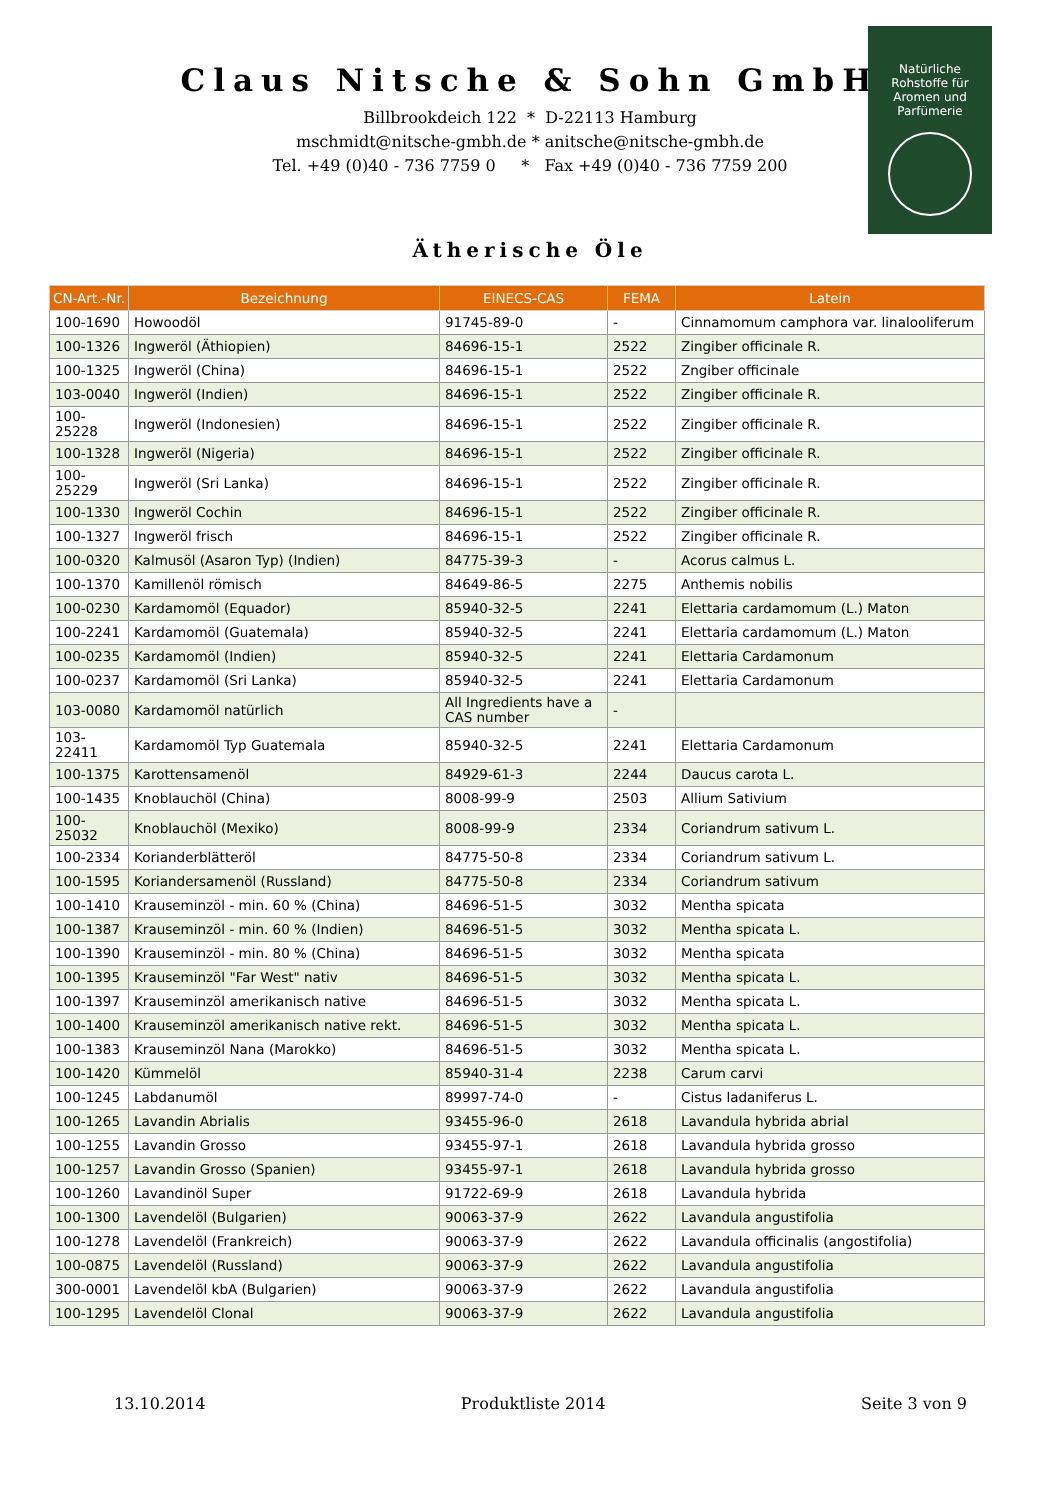Claus Nitsche & Sohn GmbH
Billbrookdeich 122 * D-22113 Hamburg
mschmidt@nitsche-gmbh.de * anitsche@nitsche-gmbh.de
Tel. +49 (0)40 - 736 7759 0 * Fax +49 (0)40 - 736 7759 200
Natürliche
Rohstoffe für
Aromen und
Parfümerie
Ätherische Öle
| CN-Art.-Nr. | Bezeichnung | EINECS-CAS | FEMA | Latein |
| --- | --- | --- | --- | --- |
| 100-1690 | Howoodöl | 91745-89-0 | - | Cinnamomum camphora var. linalooliferum |
| 100-1326 | Ingweröl (Äthiopien) | 84696-15-1 | 2522 | Zingiber officinale R. |
| 100-1325 | Ingweröl (China) | 84696-15-1 | 2522 | Zngiber officinale |
| 103-0040 | Ingweröl (Indien) | 84696-15-1 | 2522 | Zingiber officinale R. |
| 100-25228 | Ingweröl (Indonesien) | 84696-15-1 | 2522 | Zingiber officinale R. |
| 100-1328 | Ingweröl (Nigeria) | 84696-15-1 | 2522 | Zingiber officinale R. |
| 100-25229 | Ingweröl (Sri Lanka) | 84696-15-1 | 2522 | Zingiber officinale R. |
| 100-1330 | Ingweröl Cochin | 84696-15-1 | 2522 | Zingiber officinale R. |
| 100-1327 | Ingweröl frisch | 84696-15-1 | 2522 | Zingiber officinale R. |
| 100-0320 | Kalmusöl (Asaron Typ) (Indien) | 84775-39-3 | - | Acorus calmus L. |
| 100-1370 | Kamillenöl römisch | 84649-86-5 | 2275 | Anthemis nobilis |
| 100-0230 | Kardamomöl (Equador) | 85940-32-5 | 2241 | Elettaria cardamomum (L.) Maton |
| 100-2241 | Kardamomöl (Guatemala) | 85940-32-5 | 2241 | Elettaria cardamomum (L.) Maton |
| 100-0235 | Kardamomöl (Indien) | 85940-32-5 | 2241 | Elettaria Cardamonum |
| 100-0237 | Kardamomöl (Sri Lanka) | 85940-32-5 | 2241 | Elettaria Cardamonum |
| 103-0080 | Kardamomöl natürlich | All Ingredients have a CAS number | - | |
| 103-22411 | Kardamomöl Typ Guatemala | 85940-32-5 | 2241 | Elettaria Cardamonum |
| 100-1375 | Karottensamenöl | 84929-61-3 | 2244 | Daucus carota L. |
| 100-1435 | Knoblauchöl (China) | 8008-99-9 | 2503 | Allium Sativium |
| 100-25032 | Knoblauchöl (Mexiko) | 8008-99-9 | 2334 | Coriandrum sativum L. |
| 100-2334 | Korianderblätteröl | 84775-50-8 | 2334 | Coriandrum sativum L. |
| 100-1595 | Koriandersamenöl (Russland) | 84775-50-8 | 2334 | Coriandrum sativum |
| 100-1410 | Krauseminzöl - min. 60 % (China) | 84696-51-5 | 3032 | Mentha spicata |
| 100-1387 | Krauseminzöl - min. 60 % (Indien) | 84696-51-5 | 3032 | Mentha spicata L. |
| 100-1390 | Krauseminzöl - min. 80 % (China) | 84696-51-5 | 3032 | Mentha spicata |
| 100-1395 | Krauseminzöl "Far West" nativ | 84696-51-5 | 3032 | Mentha spicata L. |
| 100-1397 | Krauseminzöl amerikanisch native | 84696-51-5 | 3032 | Mentha spicata L. |
| 100-1400 | Krauseminzöl amerikanisch native rekt. | 84696-51-5 | 3032 | Mentha spicata L. |
| 100-1383 | Krauseminzöl Nana (Marokko) | 84696-51-5 | 3032 | Mentha spicata L. |
| 100-1420 | Kümmelöl | 85940-31-4 | 2238 | Carum carvi |
| 100-1245 | Labdanumöl | 89997-74-0 | - | Cistus ladaniferus L. |
| 100-1265 | Lavandin Abrialis | 93455-96-0 | 2618 | Lavandula hybrida abrial |
| 100-1255 | Lavandin Grosso | 93455-97-1 | 2618 | Lavandula hybrida grosso |
| 100-1257 | Lavandin Grosso (Spanien) | 93455-97-1 | 2618 | Lavandula hybrida grosso |
| 100-1260 | Lavandinöl Super | 91722-69-9 | 2618 | Lavandula hybrida |
| 100-1300 | Lavendelöl (Bulgarien) | 90063-37-9 | 2622 | Lavandula angustifolia |
| 100-1278 | Lavendelöl (Frankreich) | 90063-37-9 | 2622 | Lavandula officinalis (angostifolia) |
| 100-0875 | Lavendelöl (Russland) | 90063-37-9 | 2622 | Lavandula angustifolia |
| 300-0001 | Lavendelöl kbA (Bulgarien) | 90063-37-9 | 2622 | Lavandula angustifolia |
| 100-1295 | Lavendelöl Clonal | 90063-37-9 | 2622 | Lavandula angustifolia |
13.10.2014 Produktliste 2014 Seite 3 von 9